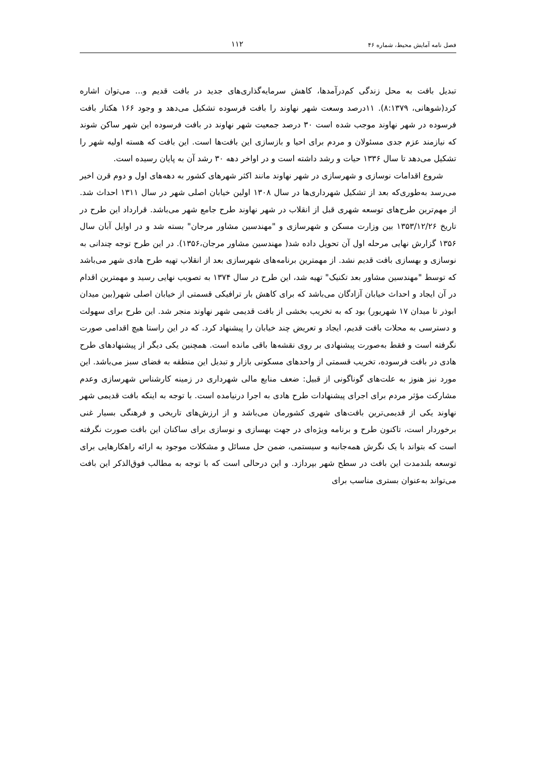فصل نامه آمایش محیط، شماره ۴۶ ۱۱۲
تبدیل بافت به محل زندگی کم‌درآمدها، کاهش سرمایه‌گذاری‌های جدید در بافت قدیم و... می‌توان اشاره کرد(شوهانی، ۸:۱۳۷۹). ۱۱درصد وسعت شهر نهاوند را بافت فرسوده تشکیل می‌دهد و وجود ۱۶۶ هکتار بافت فرسوده در شهر نهاوند موجب شده است ۳۰ درصد جمعیت شهر نهاوند در بافت فرسوده این شهر ساکن شوند که نیازمند عزم جدی مسئولان و مردم برای احیا و بازسازی این بافت‌ها است. این بافت که هسته اولیه شهر را تشکیل می‌دهد تا سال ۱۳۳۶ حیات و رشد داشته است و در اواخر دهه ۳۰ رشد آن به پایان رسیده است.
شروع اقدامات نوسازی و شهرسازی در شهر نهاوند مانند اکثر شهرهای کشور به دهه‌های اول و دوم قرن اخیر می‌رسد به‌طوری‌که بعد از تشکیل شهرداری‌ها در سال ۱۳۰۸ اولین خیابان اصلی شهر در سال ۱۳۱۱ احداث شد. از مهم‌ترین طرح‌های توسعه شهری قبل از انقلاب در شهر نهاوند طرح جامع شهر می‌باشد. قرارداد این طرح در تاریخ ۱۳۵۳/۱۲/۲۶ بین وزارت مسکن و شهرسازی و "مهندسین مشاور مرجان" بسته شد و در اوایل آبان سال ۱۳۵۶ گزارش نهایی مرحله اول آن تحویل داده شد( مهندسین مشاور مرجان،۱۳۵۶). در این طرح توجه چندانی به نوسازی و بهسازی بافت قدیم نشد. از مهمترین برنامه‌های شهرسازی بعد از انقلاب تهیه طرح هادی شهر می‌باشد که توسط "مهندسین مشاور بعد تکنیک" تهیه شد، این طرح در سال ۱۳۷۴ به تصویب نهایی رسید و مهمترین اقدام در آن ایجاد و احداث خیابان آزادگان می‌باشد که برای کاهش بار ترافیکی قسمتی از خیابان اصلی شهر(بین میدان ابوذر تا میدان ۱۷ شهریور) بود که به تخریب بخشی از بافت قدیمی شهر نهاوند منجر شد. این طرح برای سهولت و دسترسی به محلات بافت قدیم، ایجاد و تعریض چند خیابان را پیشنهاد کرد. که در این راستا هیچ اقدامی صورت نگرفته است و فقط به‌صورت پیشنهادی بر روی نقشه‌ها باقی مانده است. همچنین یکی دیگر از پیشنهادهای طرح هادی در بافت فرسوده، تخریب قسمتی از واحدهای مسکونی بازار و تبدیل این منطقه به فضای سبز می‌باشد. این مورد نیز هنوز به علت‌های گوناگونی از قبیل: ضعف منابع مالی شهرداری در زمینه کارشناس شهرسازی وعدم مشارکت مؤثر مردم برای اجرای پیشنهادات طرح هادی به اجرا درنیامده است. با توجه به اینکه بافت قدیمی شهر نهاوند یکی از قدیمی‌ترین بافت‌های شهری کشورمان می‌باشد و از ارزش‌های تاریخی و فرهنگی بسیار غنی برخوردار است، تاکنون طرح و برنامه ویژه‌ای در جهت بهسازی و نوسازی برای ساکنان این بافت صورت نگرفته است که بتواند با یک نگرش همه‌جانبه و سیستمی، ضمن حل مسائل و مشکلات موجود به ارائه راهکارهایی برای توسعه بلندمدت این بافت در سطح شهر بپردازد. و این درحالی است که با توجه به مطالب فوق‌الذکر این بافت می‌تواند به‌عنوان بستری مناسب برای